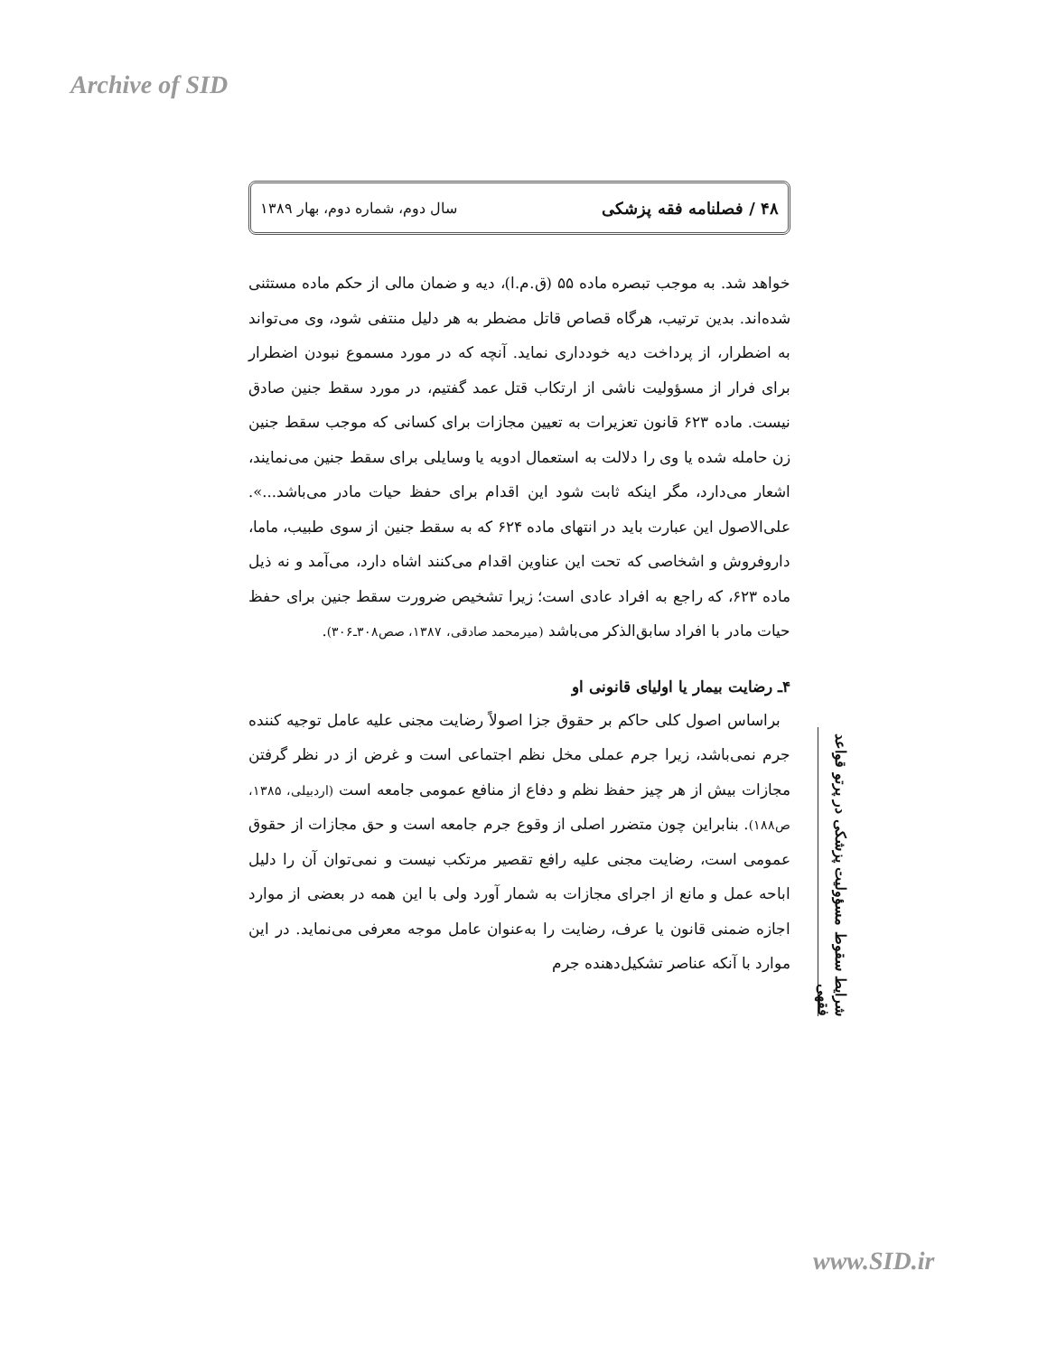Archive of SID
۴۸ / فصلنامه فقه پزشکی سال دوم، شماره دوم، بهار ۱۳۸۹
خواهد شد. به موجب تبصره ماده ۵۵ (ق.م.ا)، دیه و ضمان مالی از حکم ماده مستثنی شده‌اند. بدین ترتیب، هرگاه قصاص قاتل مضطر به هر دلیل منتفی شود، وی می‌تواند به اضطرار، از پرداخت دیه خودداری نماید. آنچه که در مورد مسموع نبودن اضطرار برای فرار از مسؤولیت ناشی از ارتکاب قتل عمد گفتیم، در مورد سقط جنین صادق نیست. ماده ۶۲۳ قانون تعزیرات به تعیین مجازات برای کسانی که موجب سقط جنین زن حامله شده یا وی را دلالت به استعمال ادویه یا وسایلی برای سقط جنین می‌نمایند، اشعار می‌دارد، مگر اینکه ثابت شود این اقدام برای حفظ حیات مادر می‌باشد...». علی‌الاصول این عبارت باید در انتهای ماده ۶۲۴ که به سقط جنین از سوی طبیب، ماما، داروفروش و اشخاصی که تحت این عناوین اقدام می‌کنند اشاه دارد، می‌آمد و نه ذیل ماده ۶۲۳، که راجع به افراد عادی است؛ زیرا تشخیص ضرورت سقط جنین برای حفظ حیات مادر با افراد سابق‌الذکر می‌باشد (میرمحمد صادقی، ۱۳۸۷، صص۳۰۸ـ۳۰۶).
۴ـ رضایت بیمار یا اولیای قانونی او
براساس اصول کلی حاکم بر حقوق جزا اصولاً رضایت مجنی علیه عامل توجیه کننده جرم نمی‌باشد، زیرا جرم عملی مخل نظم اجتماعی است و غرض از در نظر گرفتن مجازات بیش از هر چیز حفظ نظم و دفاع از منافع عمومی جامعه است (اردبیلی، ۱۳۸۵، ص۱۸۸). بنابراین چون متضرر اصلی از وقوع جرم جامعه است و حق مجازات از حقوق عمومی است، رضایت مجنی علیه رافع تقصیر مرتکب نیست و نمی‌توان آن را دلیل اباحه عمل و مانع از اجرای مجازات به شمار آورد ولی با این همه در بعضی از موارد اجازه ضمنی قانون یا عرف، رضایت را به‌عنوان عامل موجه معرفی می‌نماید. در این موارد با آنکه عناصر تشکیل‌دهنده جرم
شرایط سقوط مسؤولیت پزشکی در پرتو قواعد فقهی
www.SID.ir